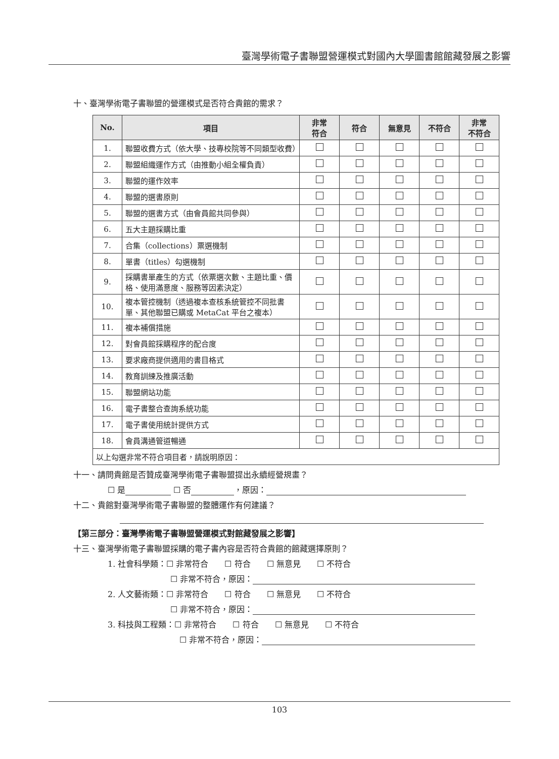臺灣學術電子書聯盟營運模式對國內大學圖書館館藏發展之影響
十、臺灣學術電子書聯盟的營運模式是否符合貴館的需求？
| No. | 項目 | 非常 符合 | 符合 | 無意見 | 不符合 | 非常 不符合 |
| --- | --- | --- | --- | --- | --- | --- |
| 1. | 聯盟收費方式（依大學、技專校院等不同類型收費） | | | | | |
| 2. | 聯盟組織運作方式（由推動小組全權負責） | | | | | |
| 3. | 聯盟的運作效率 | | | | | |
| 4. | 聯盟的選書原則 | | | | | |
| 5. | 聯盟的選書方式（由會員館共同參與） | | | | | |
| 6. | 五大主題採購比重 | | | | | |
| 7. | 合集（collections）票選機制 | | | | | |
| 8. | 單書（titles）勾選機制 | | | | | |
| 9. | 採購書單產生的方式（依票選次數、主題比重、價格、使用滿意度、服務等因素決定） | | | | | |
| 10. | 複本管控機制（透過複本查核系統管控不同批書單、其他聯盟已購或 MetaCat 平台之複本） | | | | | |
| 11. | 複本補償措施 | | | | | |
| 12. | 對會員館採購程序的配合度 | | | | | |
| 13. | 要求廠商提供適用的書目格式 | | | | | |
| 14. | 教育訓練及推廣活動 | | | | | |
| 15. | 聯盟網站功能 | | | | | |
| 16. | 電子書整合查詢系統功能 | | | | | |
| 17. | 電子書使用統計提供方式 | | | | | |
| 18. | 會員溝通管道暢通 | | | | | |
| 以上勾選非常不符合項目者，請說明原因： | | | | | | |
十一、請問貴館是否贊成臺灣學術電子書聯盟提出永續經營規畫？
☐ 是 ☐ 否 ，原因：
十二、貴館對臺灣學術電子書聯盟的整體運作有何建議？
【第三部分：臺灣學術電子書聯盟營運模式對館藏發展之影響】
十三、臺灣學術電子書聯盟採購的電子書內容是否符合貴館的館藏選擇原則？
1. 社會科學類：☐ 非常符合　　☐ 符合　　☐ 無意見　　☐ 不符合
☐ 非常不符合，原因：
2. 人文藝術類：☐ 非常符合　　☐ 符合　　☐ 無意見　　☐ 不符合
☐ 非常不符合，原因：
3. 科技與工程類：☐ 非常符合　　☐ 符合　　☐ 無意見　　☐ 不符合
☐ 非常不符合，原因：
103